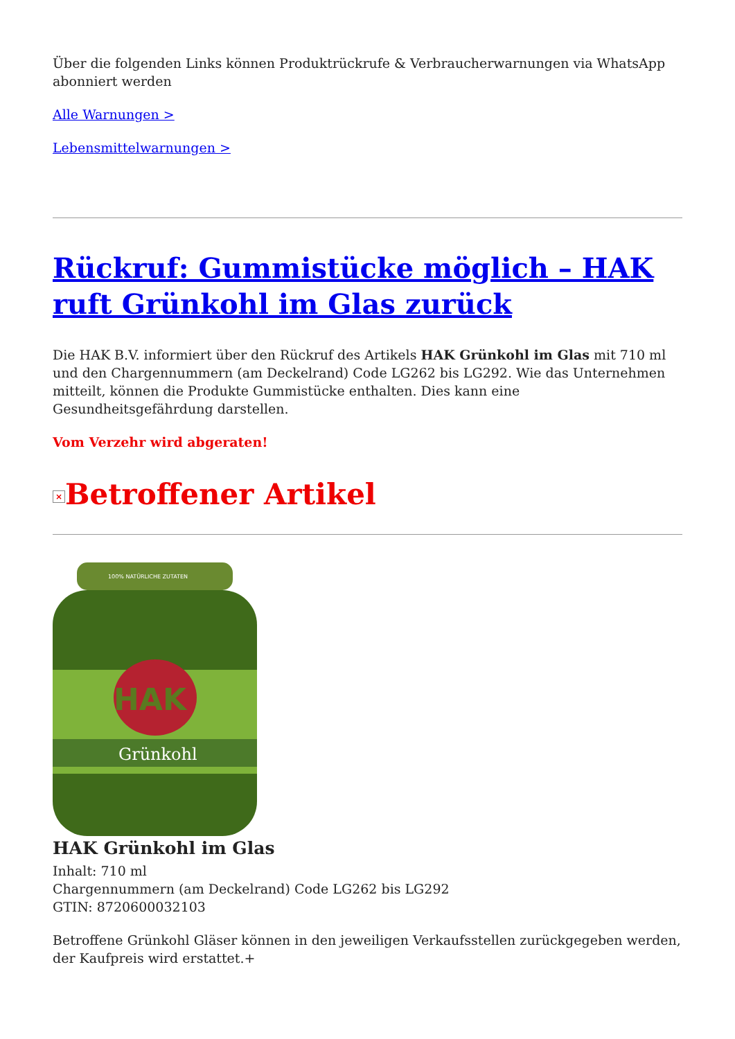Über die folgenden Links können Produktrückrufe & Verbraucherwarnungen via WhatsApp abonniert werden
Alle Warnungen >
Lebensmittelwarnungen >
Rückruf: Gummistücke möglich – HAK ruft Grünkohl im Glas zurück
Die HAK B.V. informiert über den Rückruf des Artikels HAK Grünkohl im Glas mit 710 ml und den Chargennummern (am Deckelrand) Code LG262 bis LG292. Wie das Unternehmen mitteilt, können die Produkte Gummistücke enthalten. Dies kann eine Gesundheitsgefährdung darstellen.
Vom Verzehr wird abgeraten!
× Betroffener Artikel
100% NATÜRLICHE ZUTATEN
HAK
Grünkohl
HAK Grünkohl im Glas
Inhalt: 710 ml
Chargennummern (am Deckelrand) Code LG262 bis LG292
GTIN: 8720600032103
Betroffene Grünkohl Gläser können in den jeweiligen Verkaufsstellen zurückgegeben werden, der Kaufpreis wird erstattet.+